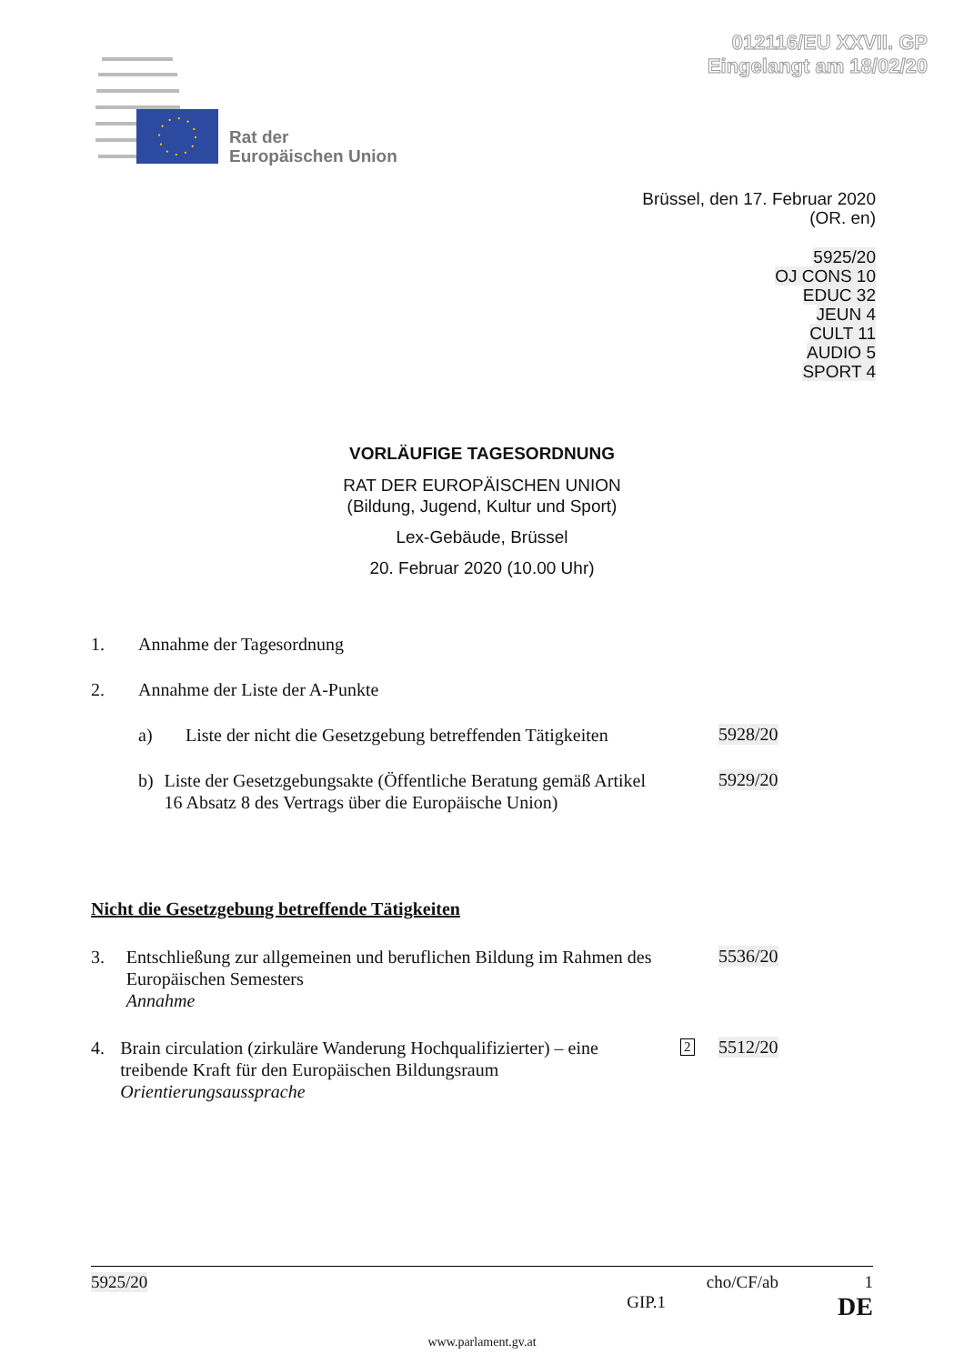012116/EU XXVII. GP
Eingelangt am 18/02/20
Rat der
Europäischen Union
Brüssel, den 17. Februar 2020
(OR. en)
5925/20
OJ CONS 10
EDUC 32
JEUN 4
CULT 11
AUDIO 5
SPORT 4
VORLÄUFIGE TAGESORDNUNG
RAT DER EUROPÄISCHEN UNION
(Bildung, Jugend, Kultur und Sport)
Lex-Gebäude, Brüssel
20. Februar 2020 (10.00 Uhr)
1. Annahme der Tagesordnung
2. Annahme der Liste der A-Punkte
a) Liste der nicht die Gesetzgebung betreffenden Tätigkeiten
5928/20
b) Liste der Gesetzgebungsakte (Öffentliche Beratung gemäß Artikel 16 Absatz 8 des Vertrags über die Europäische Union)
5929/20
Nicht die Gesetzgebung betreffende Tätigkeiten
3. Entschließung zur allgemeinen und beruflichen Bildung im Rahmen des Europäischen Semesters
Annahme
5536/20
4. Brain circulation (zirkuläre Wanderung Hochqualifizierter) – eine treibende Kraft für den Europäischen Bildungsraum
Orientierungsaussprache
2 5512/20
5925/20 cho/CF/ab 1
GIP.1 DE
www.parlament.gv.at